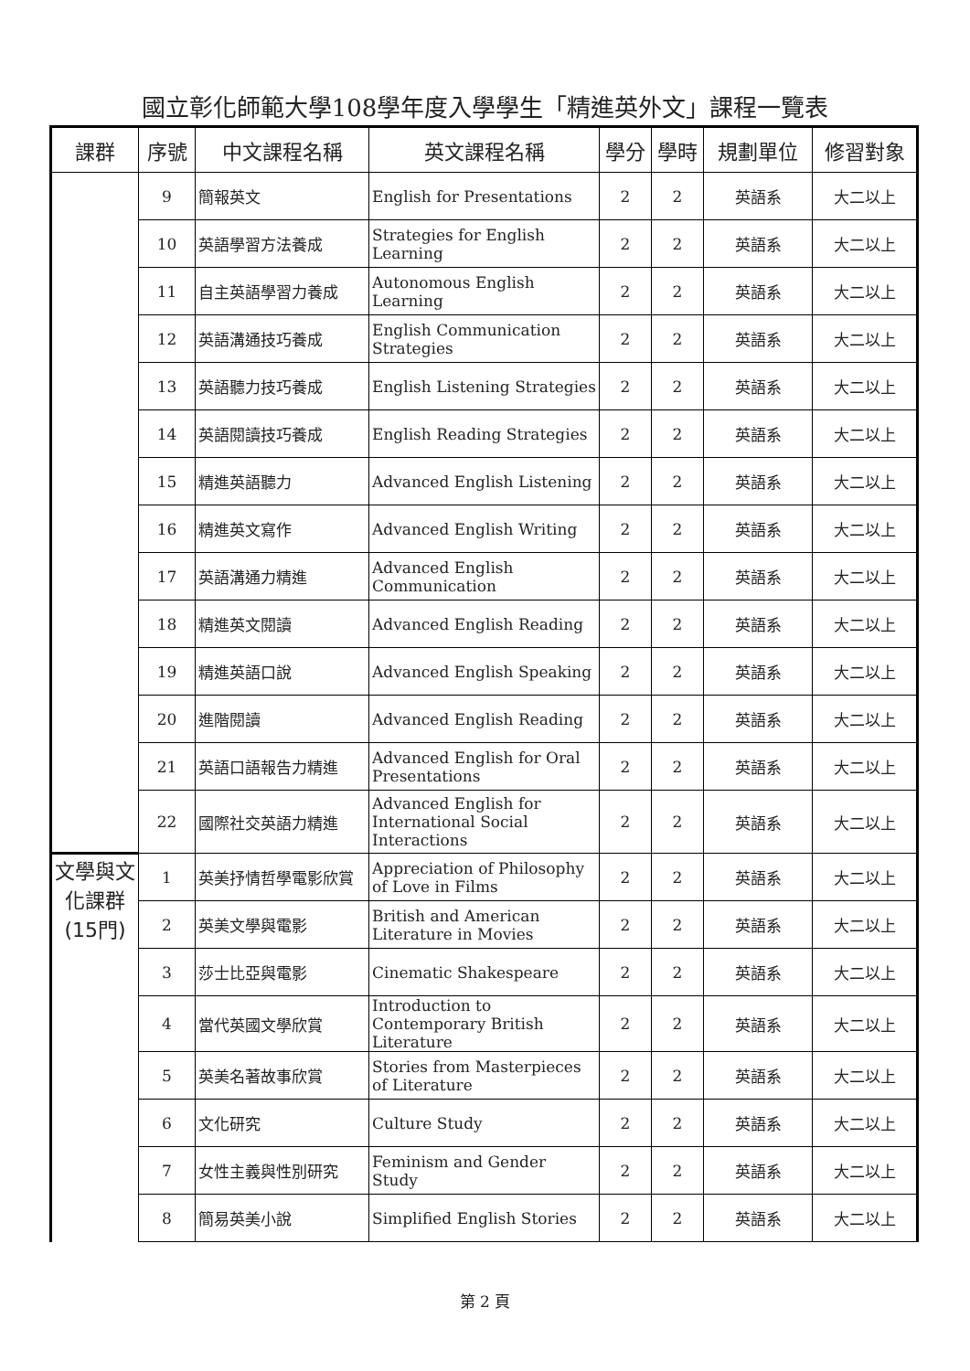國立彰化師範大學108學年度入學學生「精進英外文」課程一覽表
| 課群 | 序號 | 中文課程名稱 | 英文課程名稱 | 學分 | 學時 | 規劃單位 | 修習對象 |
| --- | --- | --- | --- | --- | --- | --- | --- |
| | 9 | 簡報英文 | English for Presentations | 2 | 2 | 英語系 | 大二以上 |
| | 10 | 英語學習方法養成 | Strategies for English Learning | 2 | 2 | 英語系 | 大二以上 |
| | 11 | 自主英語學習力養成 | Autonomous English Learning | 2 | 2 | 英語系 | 大二以上 |
| | 12 | 英語溝通技巧養成 | English Communication Strategies | 2 | 2 | 英語系 | 大二以上 |
| | 13 | 英語聽力技巧養成 | English Listening Strategies | 2 | 2 | 英語系 | 大二以上 |
| | 14 | 英語閱讀技巧養成 | English Reading Strategies | 2 | 2 | 英語系 | 大二以上 |
| | 15 | 精進英語聽力 | Advanced English Listening | 2 | 2 | 英語系 | 大二以上 |
| | 16 | 精進英文寫作 | Advanced English Writing | 2 | 2 | 英語系 | 大二以上 |
| | 17 | 英語溝通力精進 | Advanced English Communication | 2 | 2 | 英語系 | 大二以上 |
| | 18 | 精進英文閱讀 | Advanced English Reading | 2 | 2 | 英語系 | 大二以上 |
| | 19 | 精進英語口說 | Advanced English Speaking | 2 | 2 | 英語系 | 大二以上 |
| | 20 | 進階閱讀 | Advanced English Reading | 2 | 2 | 英語系 | 大二以上 |
| | 21 | 英語口語報告力精進 | Advanced English for Oral Presentations | 2 | 2 | 英語系 | 大二以上 |
| | 22 | 國際社交英語力精進 | Advanced English for International Social Interactions | 2 | 2 | 英語系 | 大二以上 |
| 文學與文化課群(15門) | 1 | 英美抒情哲學電影欣賞 | Appreciation of Philosophy of Love in Films | 2 | 2 | 英語系 | 大二以上 |
| | 2 | 英美文學與電影 | British and American Literature in Movies | 2 | 2 | 英語系 | 大二以上 |
| | 3 | 莎士比亞與電影 | Cinematic Shakespeare | 2 | 2 | 英語系 | 大二以上 |
| | 4 | 當代英國文學欣賞 | Introduction to Contemporary British Literature | 2 | 2 | 英語系 | 大二以上 |
| | 5 | 英美名著故事欣賞 | Stories from Masterpieces of Literature | 2 | 2 | 英語系 | 大二以上 |
| | 6 | 文化研究 | Culture Study | 2 | 2 | 英語系 | 大二以上 |
| | 7 | 女性主義與性別研究 | Feminism and Gender Study | 2 | 2 | 英語系 | 大二以上 |
| | 8 | 簡易英美小說 | Simplified English Stories | 2 | 2 | 英語系 | 大二以上 |
第 2 頁